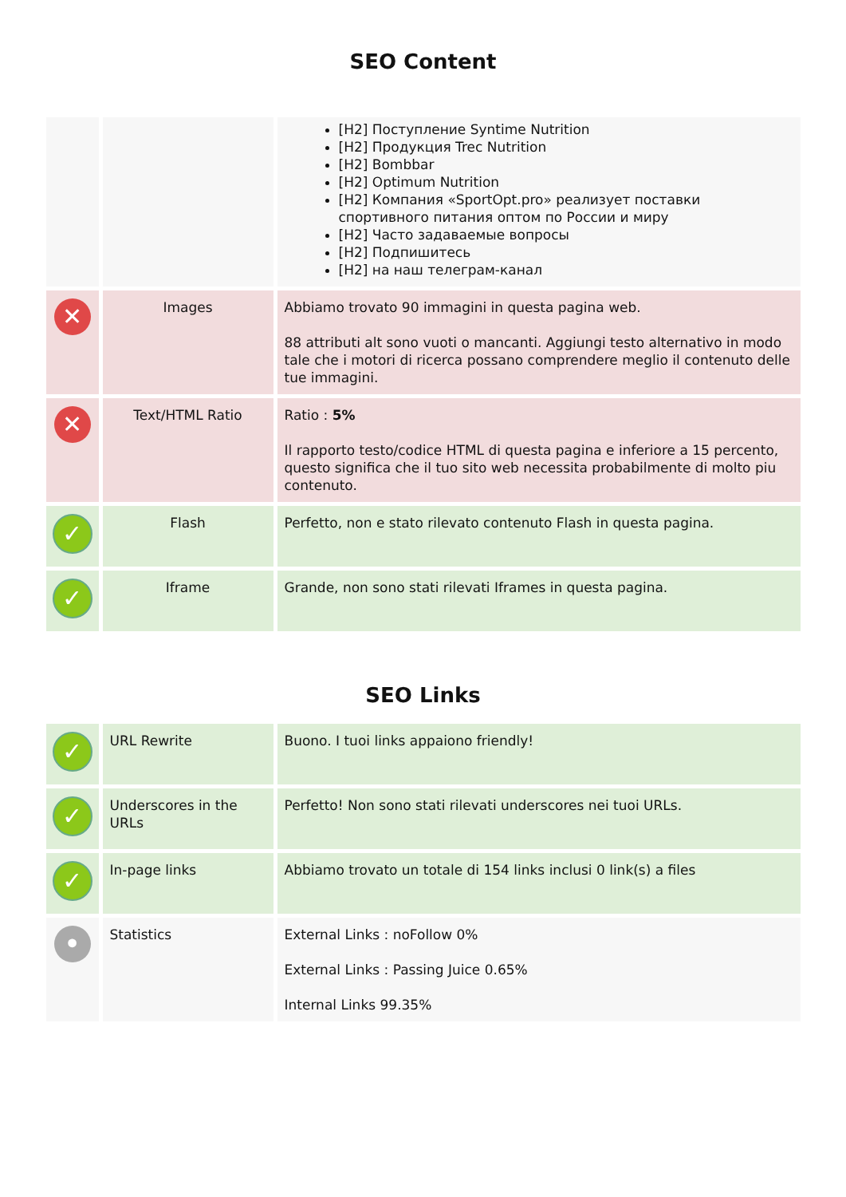SEO Content
| | | [H2] Поступление Syntime Nutrition [H2] Продукция Trec Nutrition [H2] Bombbar [H2] Optimum Nutrition [H2] Компания «SportOpt.pro» реализует поставки спортивного питания оптом по России и миру [H2] Часто задаваемые вопросы [H2] Подпишитесь [H2] на наш телеграм-канал |
| ✕ | Images | Abbiamo trovato 90 immagini in questa pagina web. 88 attributi alt sono vuoti o mancanti. Aggiungi testo alternativo in modo tale che i motori di ricerca possano comprendere meglio il contenuto delle tue immagini. |
| ✕ | Text/HTML Ratio | Ratio : 5% Il rapporto testo/codice HTML di questa pagina e inferiore a 15 percento, questo significa che il tuo sito web necessita probabilmente di molto piu contenuto. |
| ✓ | Flash | Perfetto, non e stato rilevato contenuto Flash in questa pagina. |
| ✓ | Iframe | Grande, non sono stati rilevati Iframes in questa pagina. |
SEO Links
| ✓ | URL Rewrite | Buono. I tuoi links appaiono friendly! |
| ✓ | Underscores in the URLs | Perfetto! Non sono stati rilevati underscores nei tuoi URLs. |
| ✓ | In-page links | Abbiamo trovato un totale di 154 links inclusi 0 link(s) a files |
| • | Statistics | External Links : noFollow 0% External Links : Passing Juice 0.65% Internal Links 99.35% |